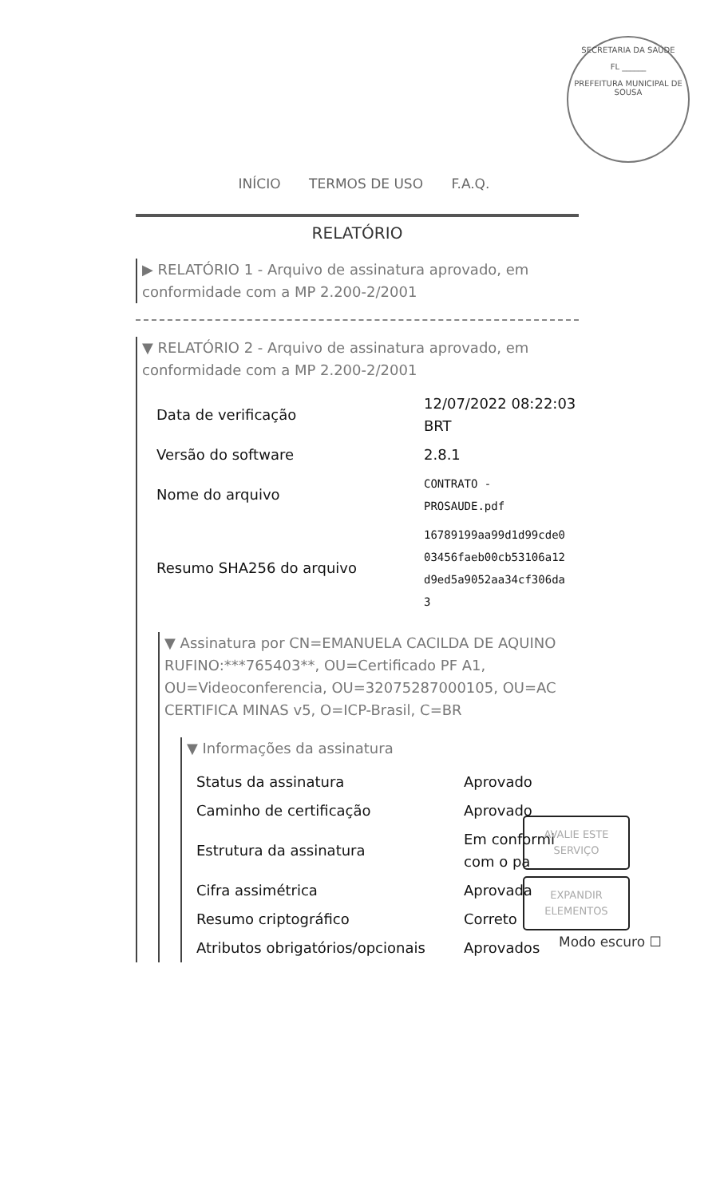SECRETARIA DA SAÚDE
FL ______
PREFEITURA MUNICIPAL DE SOUSA
INÍCIO TERMOS DE USO F.A.Q.
RELATÓRIO
▶ RELATÓRIO 1 - Arquivo de assinatura aprovado, em conformidade com a MP 2.200-2/2001
▼ RELATÓRIO 2 - Arquivo de assinatura aprovado, em conformidade com a MP 2.200-2/2001
| Data de verificação | 12/07/2022 08:22:03 BRT |
| Versão do software | 2.8.1 |
| Nome do arquivo | CONTRATO - PROSAUDE.pdf |
| Resumo SHA256 do arquivo | 16789199aa99d1d99cde0 03456faeb00cb53106a12 d9ed5a9052aa34cf306da 3 |
▼ Assinatura por CN=EMANUELA CACILDA DE AQUINO RUFINO:***765403**, OU=Certificado PF A1, OU=Videoconferencia, OU=32075287000105, OU=AC CERTIFICA MINAS v5, O=ICP-Brasil, C=BR
▼ Informações da assinatura
| Status da assinatura | Aprovado |
| Caminho de certificação | Aprovado |
| Estrutura da assinatura | Em conformi com o pa |
| Cifra assimétrica | Aprovada |
| Resumo criptográfico | Correto |
| Atributos obrigatórios/opcionais | Aprovados |
AVALIE ESTE
SERVIÇO
EXPANDIR
ELEMENTOS
Modo escuro ☐